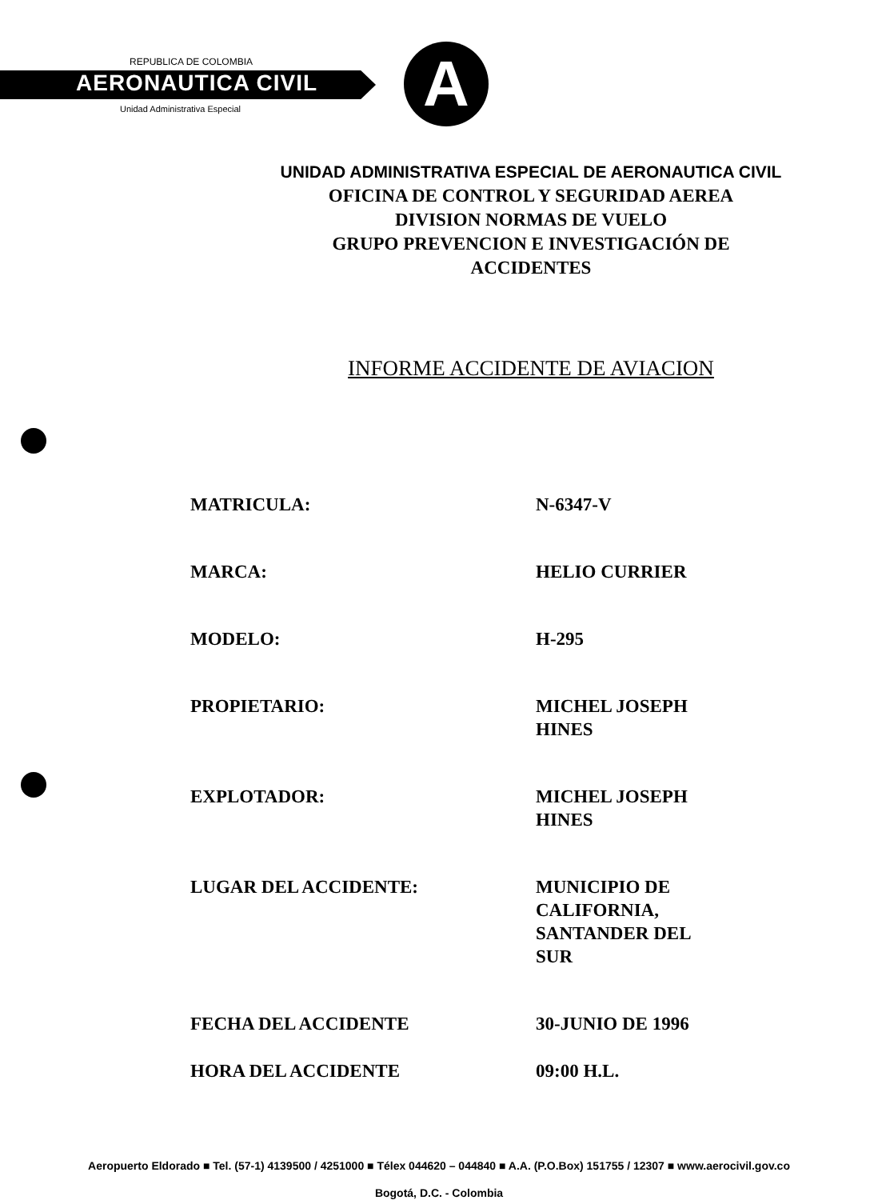REPUBLICA DE COLOMBIA
AERONAUTICA CIVIL
Unidad Administrativa Especial A
UNIDAD ADMINISTRATIVA ESPECIAL DE AERONAUTICA CIVIL
OFICINA DE CONTROL Y SEGURIDAD AEREA
DIVISION NORMAS DE VUELO
GRUPO PREVENCION E INVESTIGACIÓN DE
ACCIDENTES
INFORME ACCIDENTE DE AVIACION
MATRICULA: N-6347-V
MARCA: HELIO CURRIER
MODELO: H-295
PROPIETARIO: MICHEL JOSEPH HINES
EXPLOTADOR: MICHEL JOSEPH HINES
LUGAR DEL ACCIDENTE: MUNICIPIO DE CALIFORNIA, SANTANDER DEL SUR
FECHA DEL ACCIDENTE 30-JUNIO DE 1996
HORA DEL ACCIDENTE 09:00 H.L.
Aeropuerto Eldorado ■ Tel. (57-1) 4139500 / 4251000 ■ Télex 044620 – 044840 ■ A.A. (P.O.Box) 151755 / 12307 ■ www.aerocivil.gov.co
Bogotá, D.C. - Colombia